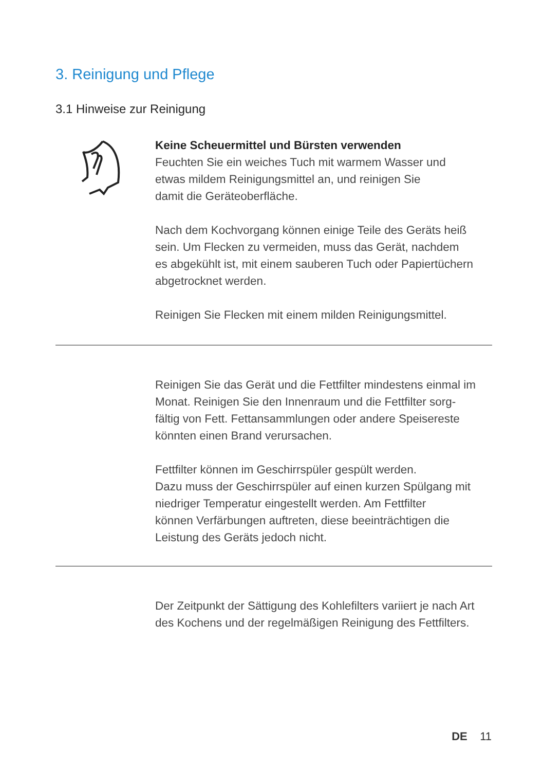3. Reinigung und Pflege
3.1 Hinweise zur Reinigung
Keine Scheuermittel und Bürsten verwenden
Feuchten Sie ein weiches Tuch mit warmem Wasser und
etwas mildem Reinigungsmittel an, und reinigen Sie
damit die Geräteoberfläche.
Nach dem Kochvorgang können einige Teile des Geräts heiß
sein. Um Flecken zu vermeiden, muss das Gerät, nachdem
es abgekühlt ist, mit einem sauberen Tuch oder Papiertüchern
abgetrocknet werden.
Reinigen Sie Flecken mit einem milden Reinigungsmittel.
Reinigen Sie das Gerät und die Fettfilter mindestens einmal im
Monat. Reinigen Sie den Innenraum und die Fettfilter sorg-
fältig von Fett. Fettansammlungen oder andere Speisereste
könnten einen Brand verursachen.
Fettfilter können im Geschirrspüler gespült werden.
Dazu muss der Geschirrspüler auf einen kurzen Spülgang mit
niedriger Temperatur eingestellt werden. Am Fettfilter
können Verfärbungen auftreten, diese beeinträchtigen die
Leistung des Geräts jedoch nicht.
Der Zeitpunkt der Sättigung des Kohlefilters variiert je nach Art
des Kochens und der regelmäßigen Reinigung des Fettfilters.
DE 11